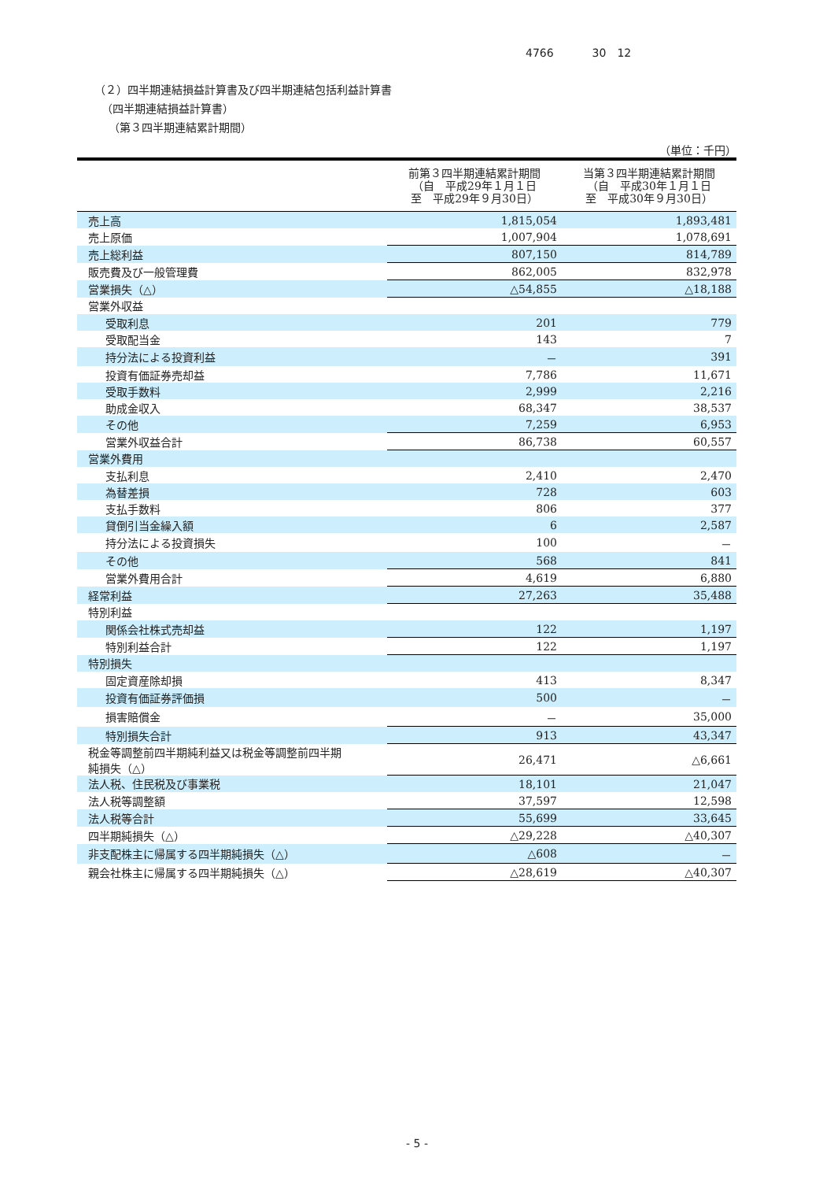4766 30　12
（２）四半期連結損益計算書及び四半期連結包括利益計算書
（四半期連結損益計算書）
（第３四半期連結累計期間）
（単位：千円）
| | 前第３四半期連結累計期間 （自 平成29年１月１日 至 平成29年９月30日） | 当第３四半期連結累計期間 （自 平成30年１月１日 至 平成30年９月30日） |
| --- | --- | --- |
| 売上高 | 1,815,054 | 1,893,481 |
| 売上原価 | 1,007,904 | 1,078,691 |
| 売上総利益 | 807,150 | 814,789 |
| 販売費及び一般管理費 | 862,005 | 832,978 |
| 営業損失（△） | △54,855 | △18,188 |
| 営業外収益 | | |
| 受取利息 | 201 | 779 |
| 受取配当金 | 143 | 7 |
| 持分法による投資利益 | － | 391 |
| 投資有価証券売却益 | 7,786 | 11,671 |
| 受取手数料 | 2,999 | 2,216 |
| 助成金収入 | 68,347 | 38,537 |
| その他 | 7,259 | 6,953 |
| 営業外収益合計 | 86,738 | 60,557 |
| 営業外費用 | | |
| 支払利息 | 2,410 | 2,470 |
| 為替差損 | 728 | 603 |
| 支払手数料 | 806 | 377 |
| 貸倒引当金繰入額 | 6 | 2,587 |
| 持分法による投資損失 | 100 | － |
| その他 | 568 | 841 |
| 営業外費用合計 | 4,619 | 6,880 |
| 経常利益 | 27,263 | 35,488 |
| 特別利益 | | |
| 関係会社株式売却益 | 122 | 1,197 |
| 特別利益合計 | 122 | 1,197 |
| 特別損失 | | |
| 固定資産除却損 | 413 | 8,347 |
| 投資有価証券評価損 | 500 | － |
| 損害賠償金 | － | 35,000 |
| 特別損失合計 | 913 | 43,347 |
| 税金等調整前四半期純利益又は税金等調整前四半期 純損失（△） | 26,471 | △6,661 |
| 法人税、住民税及び事業税 | 18,101 | 21,047 |
| 法人税等調整額 | 37,597 | 12,598 |
| 法人税等合計 | 55,699 | 33,645 |
| 四半期純損失（△） | △29,228 | △40,307 |
| 非支配株主に帰属する四半期純損失（△） | △608 | － |
| 親会社株主に帰属する四半期純損失（△） | △28,619 | △40,307 |
- 5 -